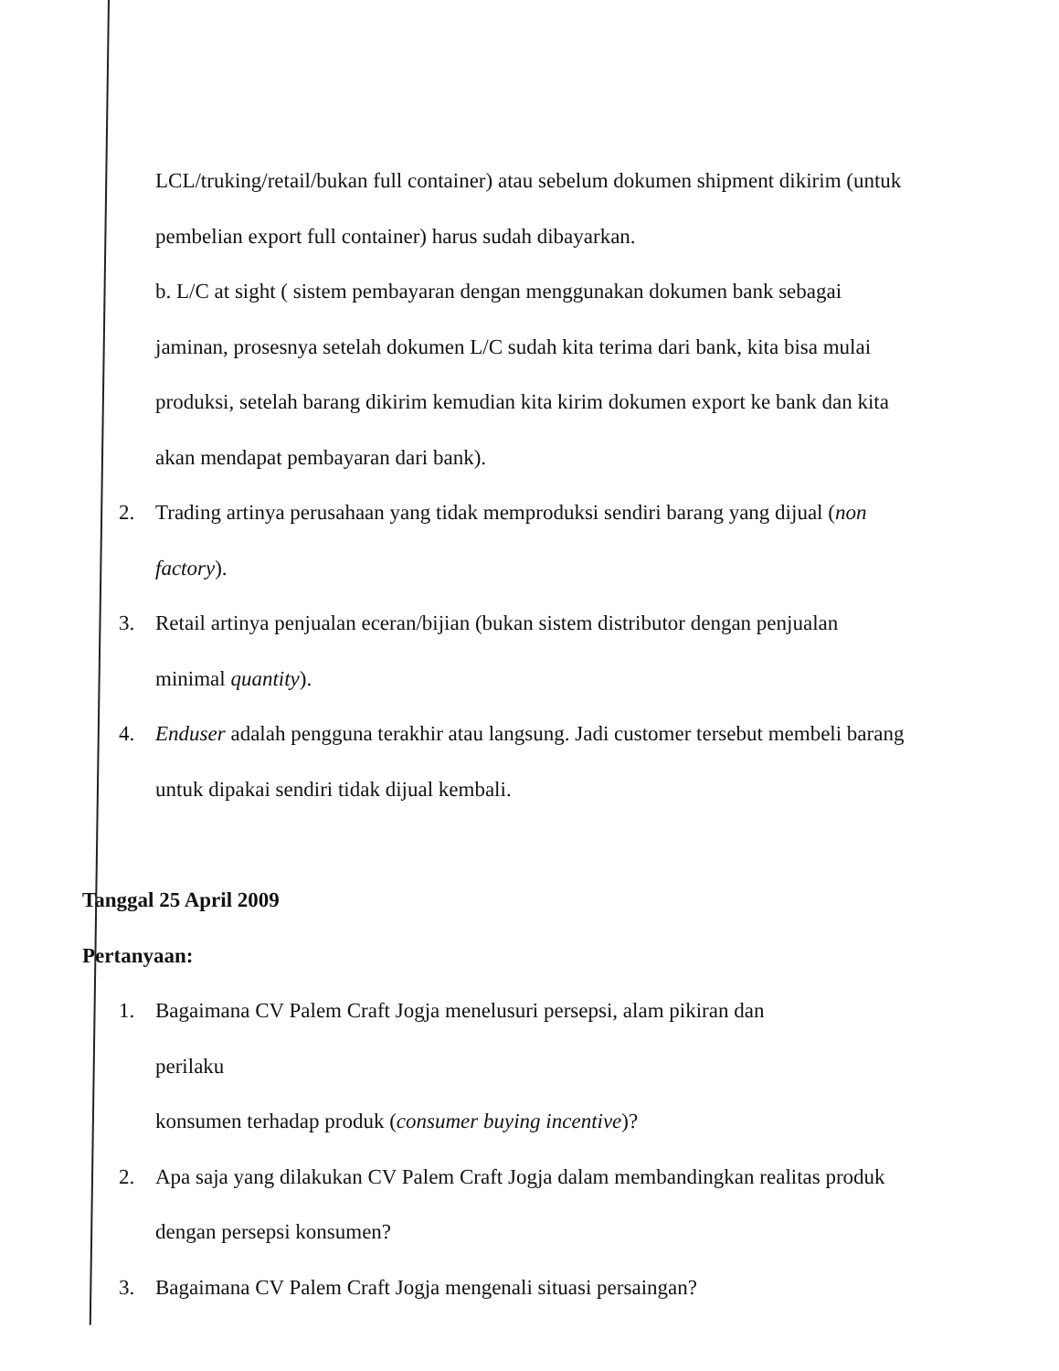LCL/truking/retail/bukan full container) atau sebelum dokumen shipment dikirim (untuk pembelian export full container) harus sudah dibayarkan.
b. L/C at sight ( sistem pembayaran dengan menggunakan dokumen bank sebagai jaminan, prosesnya setelah dokumen L/C sudah kita terima dari bank, kita bisa mulai produksi, setelah barang dikirim kemudian kita kirim dokumen export ke bank dan kita akan mendapat pembayaran dari bank).
2. Trading artinya perusahaan yang tidak memproduksi sendiri barang yang dijual (non factory).
3. Retail artinya penjualan eceran/bijian (bukan sistem distributor dengan penjualan minimal quantity).
4. Enduser adalah pengguna terakhir atau langsung. Jadi customer tersebut membeli barang untuk dipakai sendiri tidak dijual kembali.
Tanggal 25 April 2009
Pertanyaan:
1. Bagaimana CV Palem Craft Jogja menelusuri persepsi, alam pikiran dan
perilaku
konsumen terhadap produk (consumer buying incentive)?
2. Apa saja yang dilakukan CV Palem Craft Jogja dalam membandingkan realitas produk dengan persepsi konsumen?
3. Bagaimana CV Palem Craft Jogja mengenali situasi persaingan?